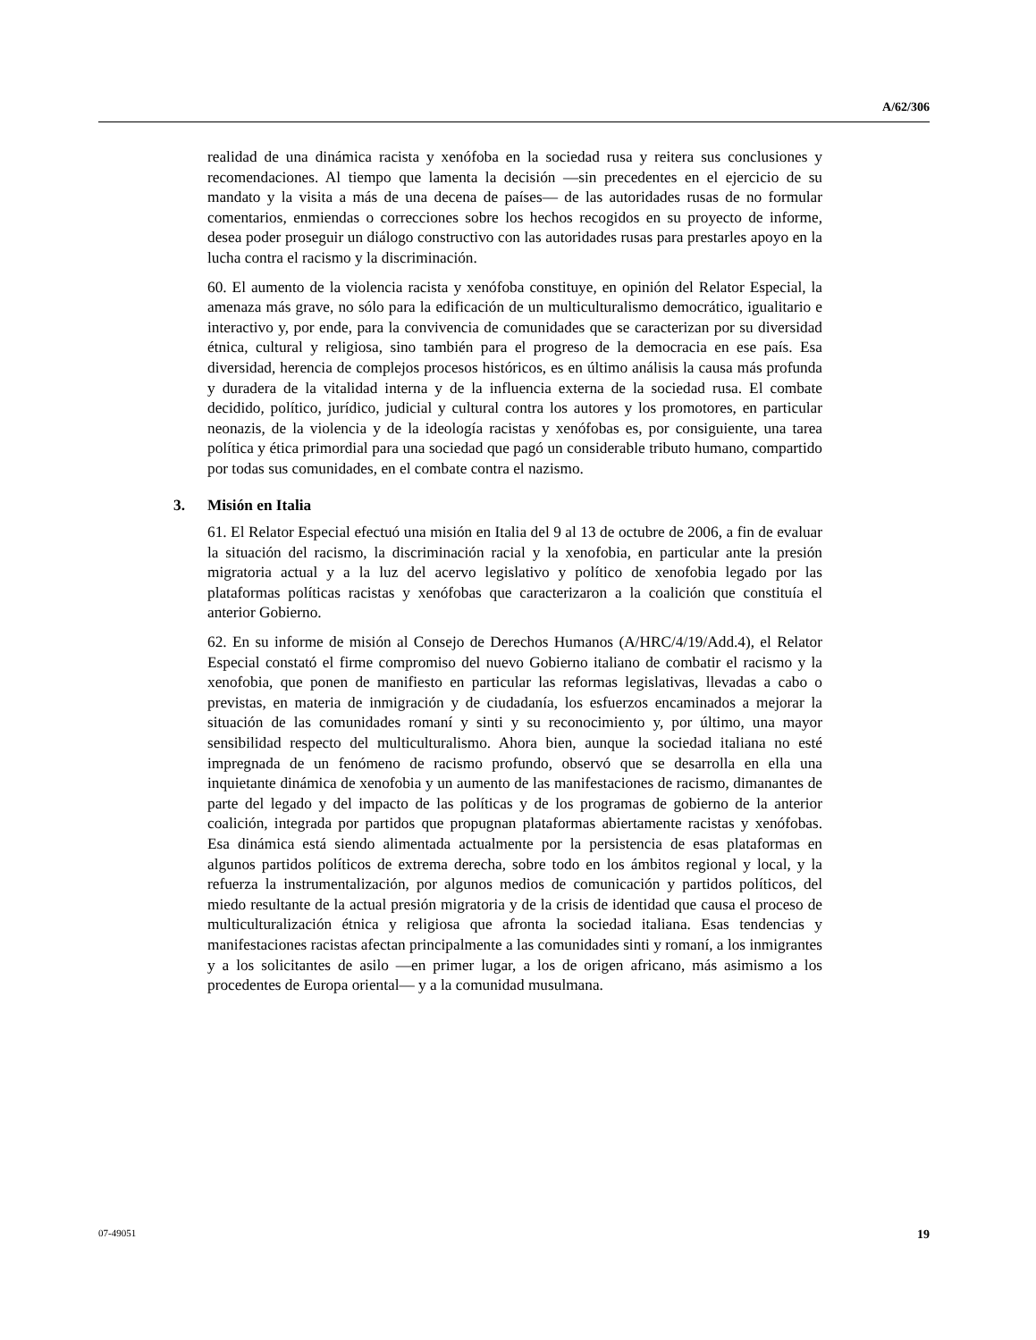A/62/306
realidad de una dinámica racista y xenófoba en la sociedad rusa y reitera sus conclusiones y recomendaciones. Al tiempo que lamenta la decisión —sin precedentes en el ejercicio de su mandato y la visita a más de una decena de países— de las autoridades rusas de no formular comentarios, enmiendas o correcciones sobre los hechos recogidos en su proyecto de informe, desea poder proseguir un diálogo constructivo con las autoridades rusas para prestarles apoyo en la lucha contra el racismo y la discriminación.
60. El aumento de la violencia racista y xenófoba constituye, en opinión del Relator Especial, la amenaza más grave, no sólo para la edificación de un multiculturalismo democrático, igualitario e interactivo y, por ende, para la convivencia de comunidades que se caracterizan por su diversidad étnica, cultural y religiosa, sino también para el progreso de la democracia en ese país. Esa diversidad, herencia de complejos procesos históricos, es en último análisis la causa más profunda y duradera de la vitalidad interna y de la influencia externa de la sociedad rusa. El combate decidido, político, jurídico, judicial y cultural contra los autores y los promotores, en particular neonazis, de la violencia y de la ideología racistas y xenófobas es, por consiguiente, una tarea política y ética primordial para una sociedad que pagó un considerable tributo humano, compartido por todas sus comunidades, en el combate contra el nazismo.
3. Misión en Italia
61. El Relator Especial efectuó una misión en Italia del 9 al 13 de octubre de 2006, a fin de evaluar la situación del racismo, la discriminación racial y la xenofobia, en particular ante la presión migratoria actual y a la luz del acervo legislativo y político de xenofobia legado por las plataformas políticas racistas y xenófobas que caracterizaron a la coalición que constituía el anterior Gobierno.
62. En su informe de misión al Consejo de Derechos Humanos (A/HRC/4/19/Add.4), el Relator Especial constató el firme compromiso del nuevo Gobierno italiano de combatir el racismo y la xenofobia, que ponen de manifiesto en particular las reformas legislativas, llevadas a cabo o previstas, en materia de inmigración y de ciudadanía, los esfuerzos encaminados a mejorar la situación de las comunidades romaní y sinti y su reconocimiento y, por último, una mayor sensibilidad respecto del multiculturalismo. Ahora bien, aunque la sociedad italiana no esté impregnada de un fenómeno de racismo profundo, observó que se desarrolla en ella una inquietante dinámica de xenofobia y un aumento de las manifestaciones de racismo, dimanantes de parte del legado y del impacto de las políticas y de los programas de gobierno de la anterior coalición, integrada por partidos que propugnan plataformas abiertamente racistas y xenófobas. Esa dinámica está siendo alimentada actualmente por la persistencia de esas plataformas en algunos partidos políticos de extrema derecha, sobre todo en los ámbitos regional y local, y la refuerza la instrumentalización, por algunos medios de comunicación y partidos políticos, del miedo resultante de la actual presión migratoria y de la crisis de identidad que causa el proceso de multiculturalización étnica y religiosa que afronta la sociedad italiana. Esas tendencias y manifestaciones racistas afectan principalmente a las comunidades sinti y romaní, a los inmigrantes y a los solicitantes de asilo —en primer lugar, a los de origen africano, más asimismo a los procedentes de Europa oriental— y a la comunidad musulmana.
07-49051 19